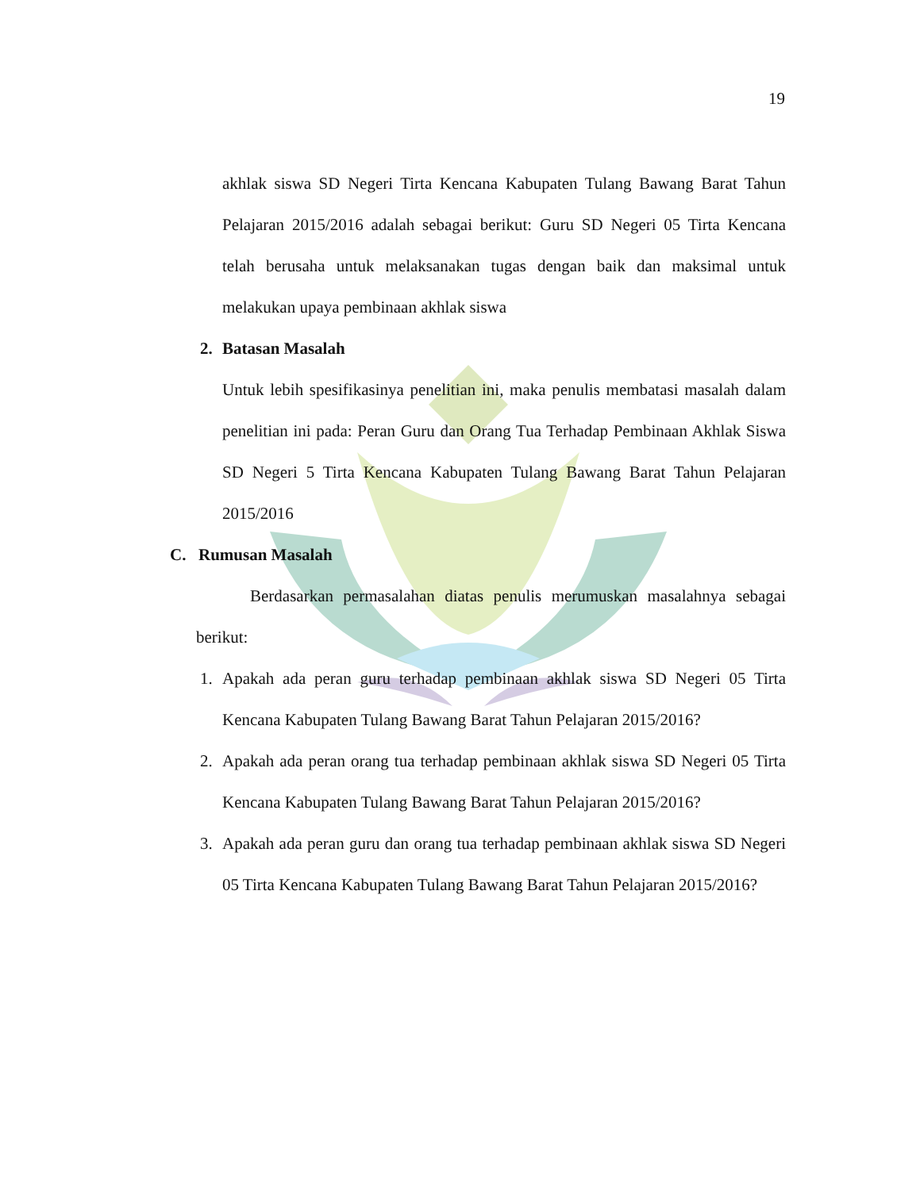19
akhlak siswa SD Negeri Tirta Kencana Kabupaten Tulang Bawang Barat Tahun Pelajaran 2015/2016 adalah sebagai berikut: Guru SD Negeri 05 Tirta Kencana telah berusaha untuk melaksanakan tugas dengan baik dan maksimal untuk melakukan upaya pembinaan akhlak siswa
2. Batasan Masalah
Untuk lebih spesifikasinya penelitian ini, maka penulis membatasi masalah dalam penelitian ini pada: Peran Guru dan Orang Tua Terhadap Pembinaan Akhlak Siswa SD Negeri 5 Tirta Kencana Kabupaten Tulang Bawang Barat Tahun Pelajaran 2015/2016
C. Rumusan Masalah
Berdasarkan permasalahan diatas penulis merumuskan masalahnya sebagai berikut:
1. Apakah ada peran guru terhadap pembinaan akhlak siswa SD Negeri 05 Tirta Kencana Kabupaten Tulang Bawang Barat Tahun Pelajaran 2015/2016?
2. Apakah ada peran orang tua terhadap pembinaan akhlak siswa SD Negeri 05 Tirta Kencana Kabupaten Tulang Bawang Barat Tahun Pelajaran 2015/2016?
3. Apakah ada peran guru dan orang tua terhadap pembinaan akhlak siswa SD Negeri 05 Tirta Kencana Kabupaten Tulang Bawang Barat Tahun Pelajaran 2015/2016?